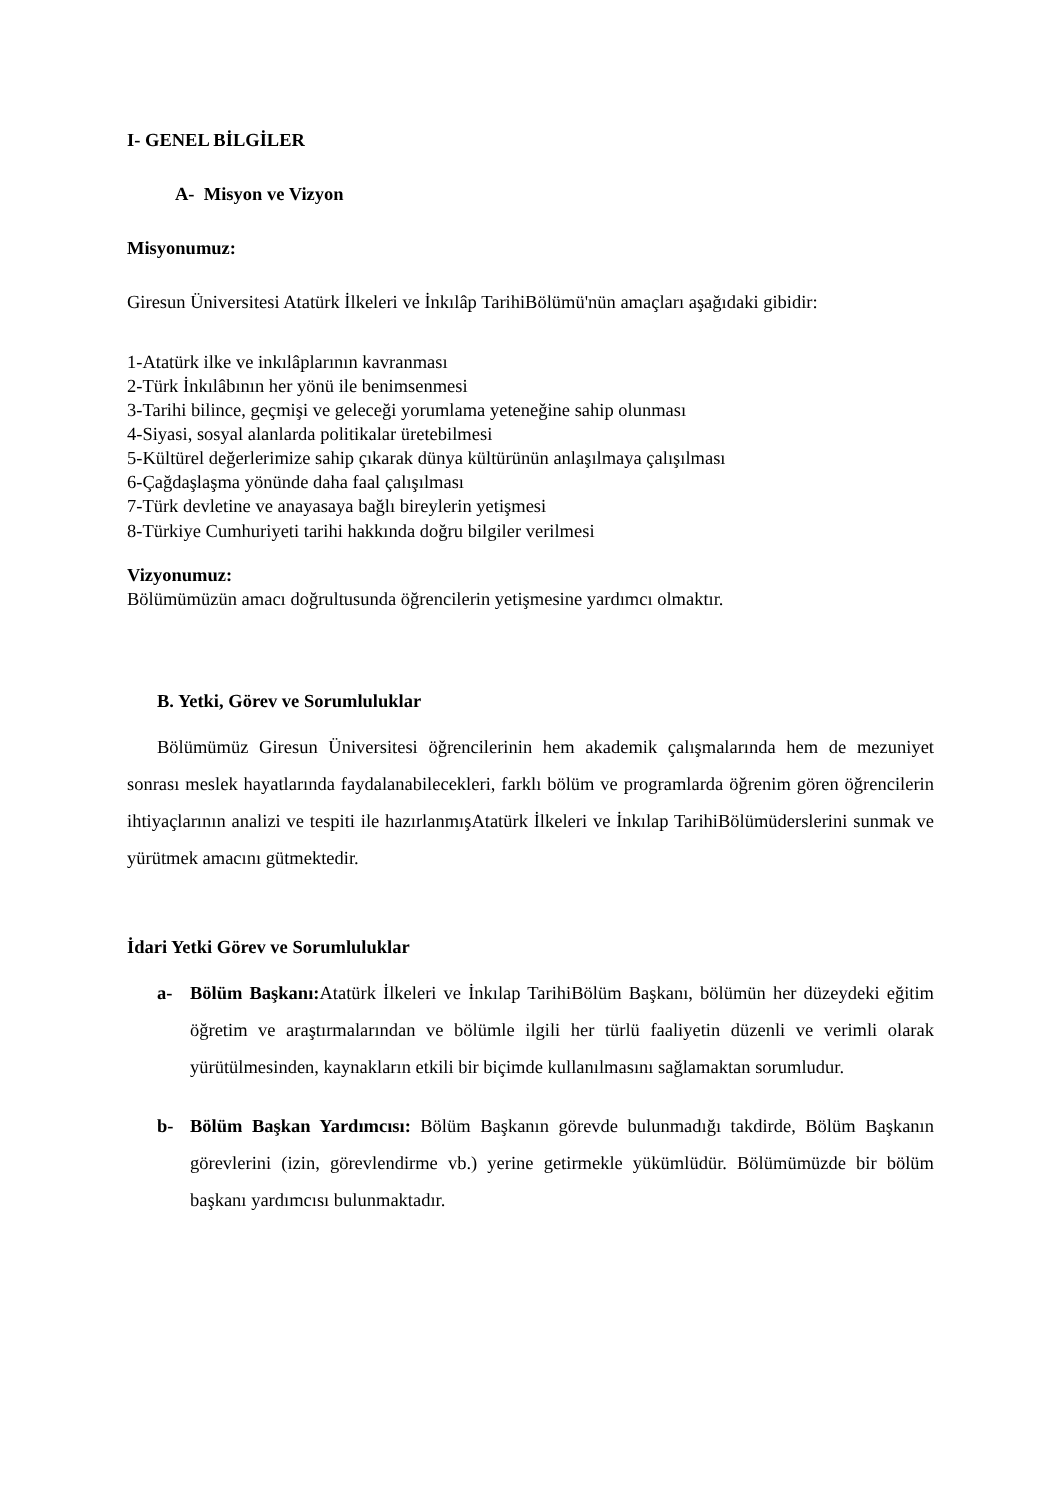I- GENEL BİLGİLER
A- Misyon ve Vizyon
Misyonumuz:
Giresun Üniversitesi Atatürk İlkeleri ve İnkılâp TarihiBölümü'nün amaçları aşağıdaki gibidir:
1-Atatürk ilke ve inkılâplarının kavranması
2-Türk İnkılâbının her yönü ile benimsenmesi
3-Tarihi bilince, geçmişi ve geleceği yorumlama yeteneğine sahip olunması
4-Siyasi, sosyal alanlarda politikalar üretebilmesi
5-Kültürel değerlerimize sahip çıkarak dünya kültürünün anlaşılmaya çalışılması
6-Çağdaşlaşma yönünde daha faal çalışılması
7-Türk devletine ve anayasaya bağlı bireylerin yetişmesi
8-Türkiye Cumhuriyeti tarihi hakkında doğru bilgiler verilmesi
Vizyonumuz:
Bölümümüzün amacı doğrultusunda öğrencilerin yetişmesine yardımcı olmaktır.
B. Yetki, Görev ve Sorumluluklar
Bölümümüz Giresun Üniversitesi öğrencilerinin hem akademik çalışmalarında hem de mezuniyet sonrası meslek hayatlarında faydalanabilecekleri, farklı bölüm ve programlarda öğrenim gören öğrencilerin ihtiyaçlarının analizi ve tespiti ile hazırlanmışAtatürk İlkeleri ve İnkılap TarihiBölümüderslerini sunmak ve yürütmek amacını gütmektedir.
İdari Yetki Görev ve Sorumluluklar
a- Bölüm Başkanı: Atatürk İlkeleri ve İnkılap TarihiBölüm Başkanı, bölümün her düzeydeki eğitim öğretim ve araştırmalarından ve bölümle ilgili her türlü faaliyetin düzenli ve verimli olarak yürütülmesinden, kaynakların etkili bir biçimde kullanılmasını sağlamaktan sorumludur.
b- Bölüm Başkan Yardımcısı: Bölüm Başkanın görevde bulunmadığı takdirde, Bölüm Başkanın görevlerini (izin, görevlendirme vb.) yerine getirmekle yükümlüdür. Bölümümüzde bir bölüm başkanı yardımcısı bulunmaktadır.